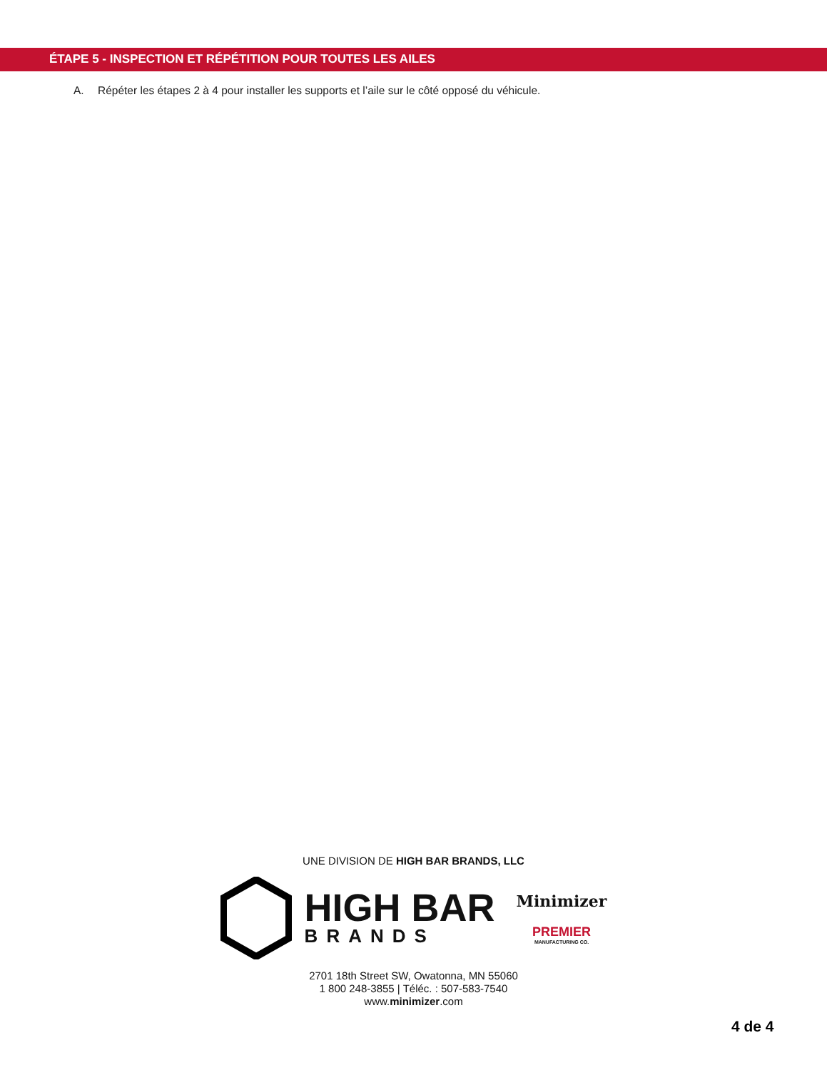ÉTAPE 5 - INSPECTION ET RÉPÉTITION POUR TOUTES LES AILES
A. Répéter les étapes 2 à 4 pour installer les supports et l’aile sur le côté opposé du véhicule.
UNE DIVISION DE HIGH BAR BRANDS, LLC
HIGH BAR
BRANDS
Minimizer
PREMIER
MANUFACTURING CO.
2701 18th Street SW, Owatonna, MN 55060
1 800 248-3855 | Téléc. : 507-583-7540
www.minimizer.com
4 de 4